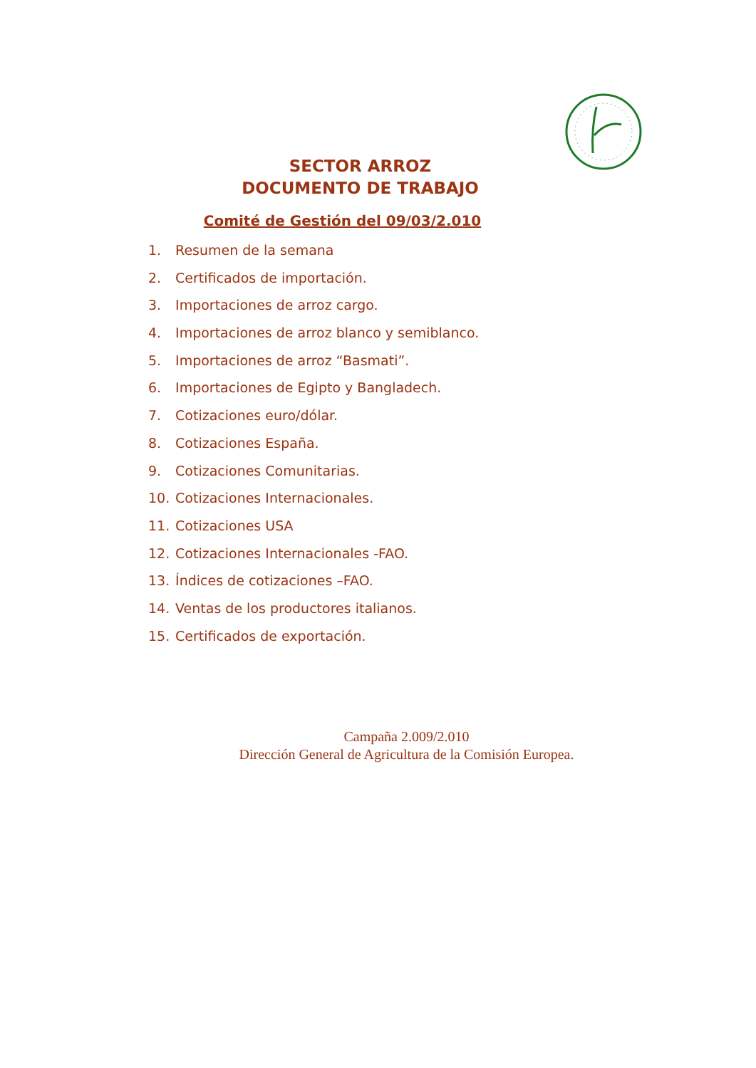SECTOR ARROZ
DOCUMENTO DE TRABAJO
Comité de Gestión del 09/03/2.010
1. Resumen de la semana
2. Certificados de importación.
3. Importaciones de arroz cargo.
4. Importaciones de arroz blanco y semiblanco.
5. Importaciones de arroz “Basmati”.
6. Importaciones de Egipto y Bangladech.
7. Cotizaciones euro/dólar.
8. Cotizaciones España.
9. Cotizaciones Comunitarias.
10. Cotizaciones Internacionales.
11. Cotizaciones USA
12. Cotizaciones Internacionales -FAO.
13. Índices de cotizaciones –FAO.
14. Ventas de los productores italianos.
15. Certificados de exportación.
Campaña 2.009/2.010
Dirección General de Agricultura de la Comisión Europea.